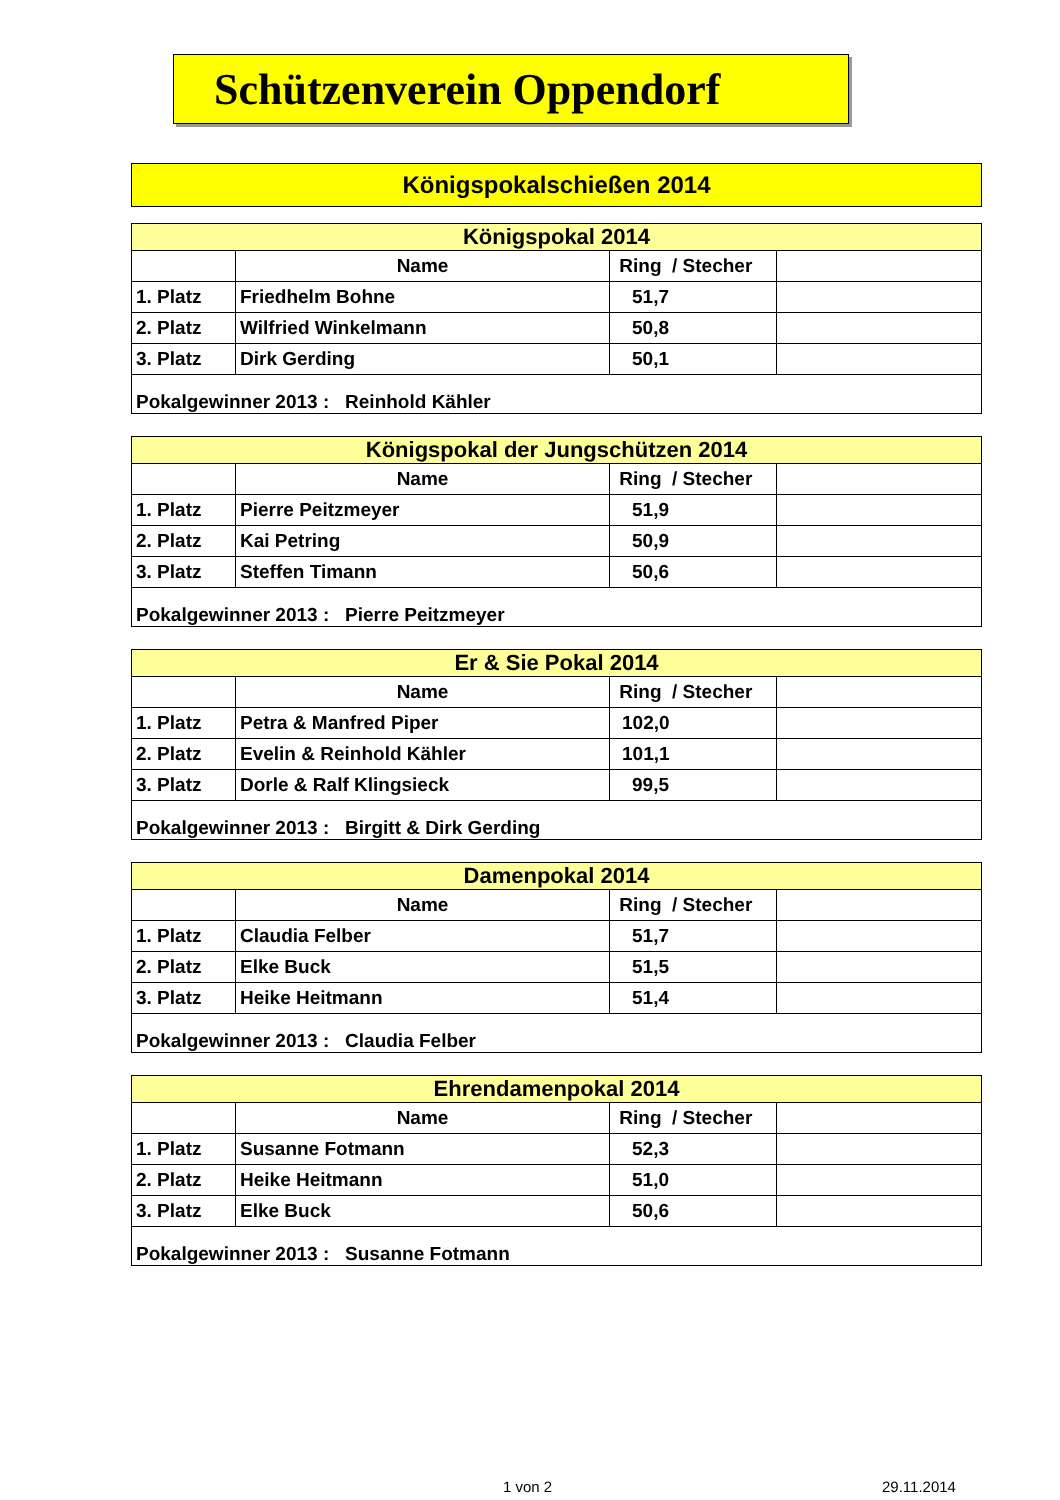Schützenverein Oppendorf
Königspokalschießen 2014
| Königspokal 2014 | | | |
| --- | --- | --- | --- |
| | Name | Ring / Stecher | |
| 1. Platz | Friedhelm Bohne | 51,7 | |
| 2. Platz | Wilfried Winkelmann | 50,8 | |
| 3. Platz | Dirk Gerding | 50,1 | |
| Pokalgewinner 2013 : Reinhold Kähler | | | |
| Königspokal der Jungschützen 2014 | | | |
| --- | --- | --- | --- |
| | Name | Ring / Stecher | |
| 1. Platz | Pierre Peitzmeyer | 51,9 | |
| 2. Platz | Kai Petring | 50,9 | |
| 3. Platz | Steffen Timann | 50,6 | |
| Pokalgewinner 2013 : Pierre Peitzmeyer | | | |
| Er & Sie Pokal 2014 | | | |
| --- | --- | --- | --- |
| | Name | Ring / Stecher | |
| 1. Platz | Petra & Manfred Piper | 102,0 | |
| 2. Platz | Evelin & Reinhold Kähler | 101,1 | |
| 3. Platz | Dorle & Ralf Klingsieck | 99,5 | |
| Pokalgewinner 2013 : Birgitt & Dirk Gerding | | | |
| Damenpokal 2014 | | | |
| --- | --- | --- | --- |
| | Name | Ring / Stecher | |
| 1. Platz | Claudia Felber | 51,7 | |
| 2. Platz | Elke Buck | 51,5 | |
| 3. Platz | Heike Heitmann | 51,4 | |
| Pokalgewinner 2013 : Claudia Felber | | | |
| Ehrendamenpokal 2014 | | | |
| --- | --- | --- | --- |
| | Name | Ring / Stecher | |
| 1. Platz | Susanne Fotmann | 52,3 | |
| 2. Platz | Heike Heitmann | 51,0 | |
| 3. Platz | Elke Buck | 50,6 | |
| Pokalgewinner 2013 : Susanne Fotmann | | | |
1 von 2 29.11.2014